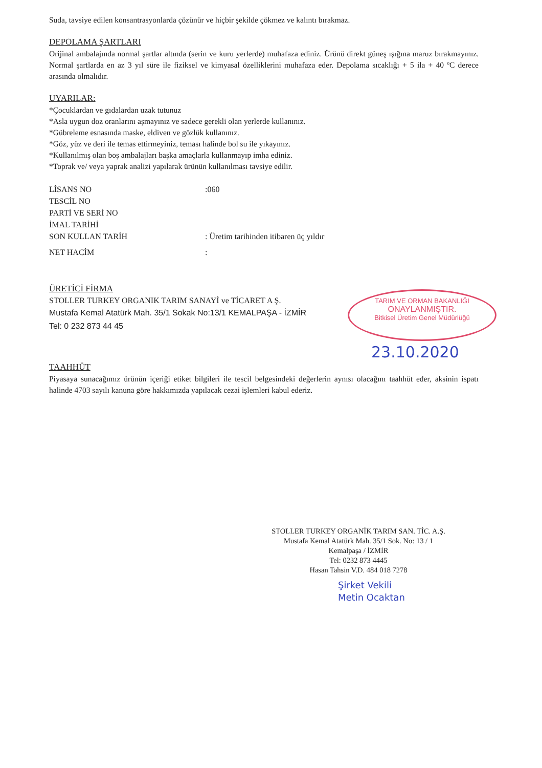TARIM VE ORMAN BAKANLIĞI
ONAYLANMIŞTIR.
Bitkisel Üretim Genel Müdürlüğü
Suda, tavsiye edilen konsantrasyonlarda çözünür ve hiçbir şekilde çökmez ve kalıntı bırakmaz.
DEPOLAMA ŞARTLARI
Orijinal ambalajında normal şartlar altında (serin ve kuru yerlerde) muhafaza ediniz. Ürünü direkt güneş ışığına maruz bırakmayınız. Normal şartlarda en az 3 yıl süre ile fiziksel ve kimyasal özelliklerini muhafaza eder. Depolama sıcaklığı + 5 ila + 40 ºC derece arasında olmalıdır.
UYARILAR:
*Çocuklardan ve gıdalardan uzak tutunuz
*Asla uygun doz oranlarını aşmayınız ve sadece gerekli olan yerlerde kullanınız.
*Gübreleme esnasında maske, eldiven ve gözlük kullanınız.
*Göz, yüz ve deri ile temas ettirmeyiniz, teması halinde bol su ile yıkayınız.
*Kullanılmış olan boş ambalajları başka amaçlarla kullanmayıp imha ediniz.
*Toprak ve/ veya yaprak analizi yapılarak ürünün kullanılması tavsiye edilir.
LİSANS NO:060
TESCİL NO
PARTİ VE SERİ NO
İMAL TARİHİ
SON KULLAN TARİH: Üretim tarihinden itibaren üç yıldır
NET HACİM:
ÜRETİCİ FİRMA
STOLLER TURKEY ORGANIK TARIM SANAYİ ve TİCARET A Ş.
Mustafa Kemal Atatürk Mah. 35/1 Sokak No:13/1 KEMALPAŞA - İZMİR
Tel: 0 232 873 44 45
23.10.2020
TAAHHÜT
Piyasaya sunacağımız ürünün içeriği etiket bilgileri ile tescil belgesindeki değerlerin aynısı olacağını taahhüt eder, aksinin ispatı halinde 4703 sayılı kanuna göre hakkımızda yapılacak cezai işlemleri kabul ederiz.
STOLLER TURKEY ORGANİK TARIM SAN. TİC. A.Ş.
Mustafa Kemal Atatürk Mah. 35/1 Sok. No: 13 / 1
Kemalpaşa / İZMİR
Tel: 0232 873 4445
Hasan Tahsin V.D. 484 018 7278
Şirket Vekili
Metin Ocaktan